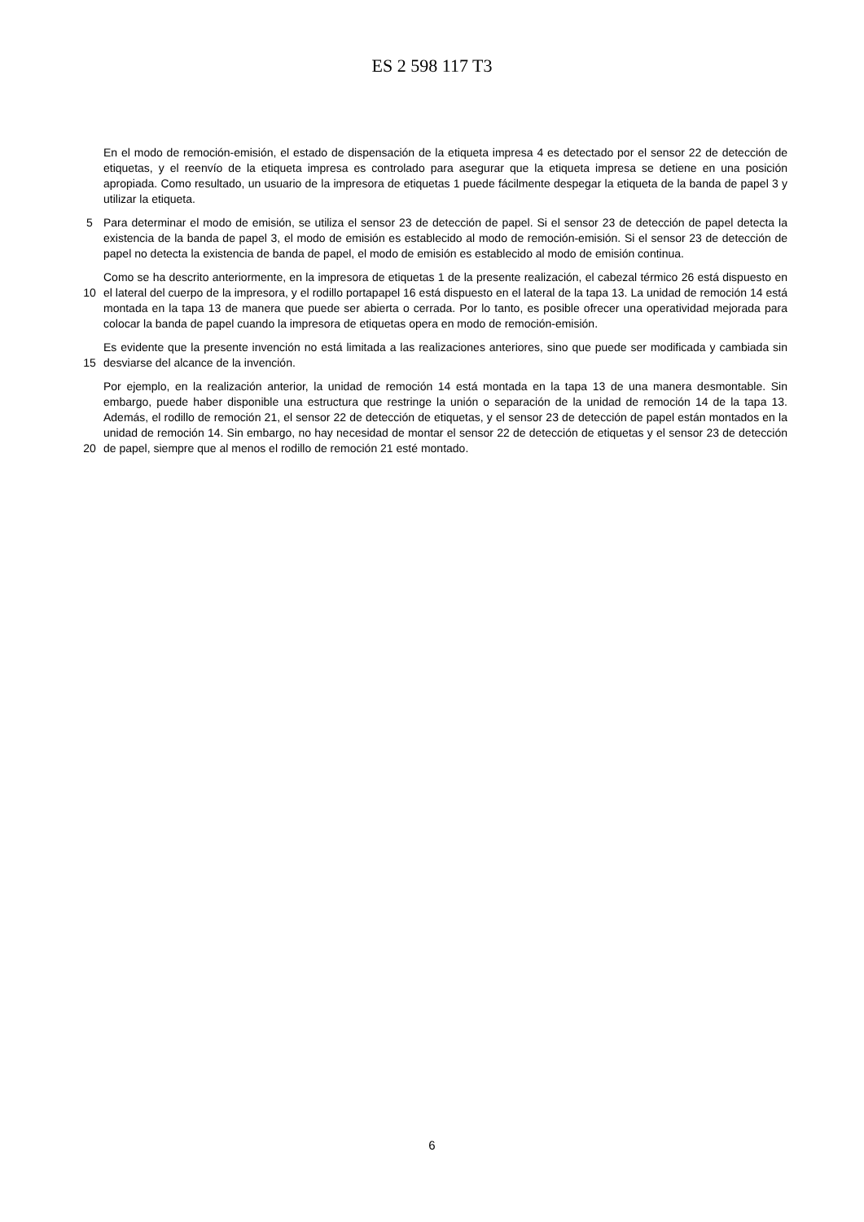ES 2 598 117 T3
En el modo de remoción-emisión, el estado de dispensación de la etiqueta impresa 4 es detectado por el sensor 22 de detección de etiquetas, y el reenvío de la etiqueta impresa es controlado para asegurar que la etiqueta impresa se detiene en una posición apropiada. Como resultado, un usuario de la impresora de etiquetas 1 puede fácilmente despegar la etiqueta de la banda de papel 3 y utilizar la etiqueta.
5 Para determinar el modo de emisión, se utiliza el sensor 23 de detección de papel. Si el sensor 23 de detección de papel detecta la existencia de la banda de papel 3, el modo de emisión es establecido al modo de remoción-emisión. Si el sensor 23 de detección de papel no detecta la existencia de banda de papel, el modo de emisión es establecido al modo de emisión continua.
10 Como se ha descrito anteriormente, en la impresora de etiquetas 1 de la presente realización, el cabezal térmico 26 está dispuesto en el lateral del cuerpo de la impresora, y el rodillo portapapel 16 está dispuesto en el lateral de la tapa 13. La unidad de remoción 14 está montada en la tapa 13 de manera que puede ser abierta o cerrada. Por lo tanto, es posible ofrecer una operatividad mejorada para colocar la banda de papel cuando la impresora de etiquetas opera en modo de remoción-emisión.
15 Es evidente que la presente invención no está limitada a las realizaciones anteriores, sino que puede ser modificada y cambiada sin desviarse del alcance de la invención.
20 Por ejemplo, en la realización anterior, la unidad de remoción 14 está montada en la tapa 13 de una manera desmontable. Sin embargo, puede haber disponible una estructura que restringe la unión o separación de la unidad de remoción 14 de la tapa 13. Además, el rodillo de remoción 21, el sensor 22 de detección de etiquetas, y el sensor 23 de detección de papel están montados en la unidad de remoción 14. Sin embargo, no hay necesidad de montar el sensor 22 de detección de etiquetas y el sensor 23 de detección de papel, siempre que al menos el rodillo de remoción 21 esté montado.
6